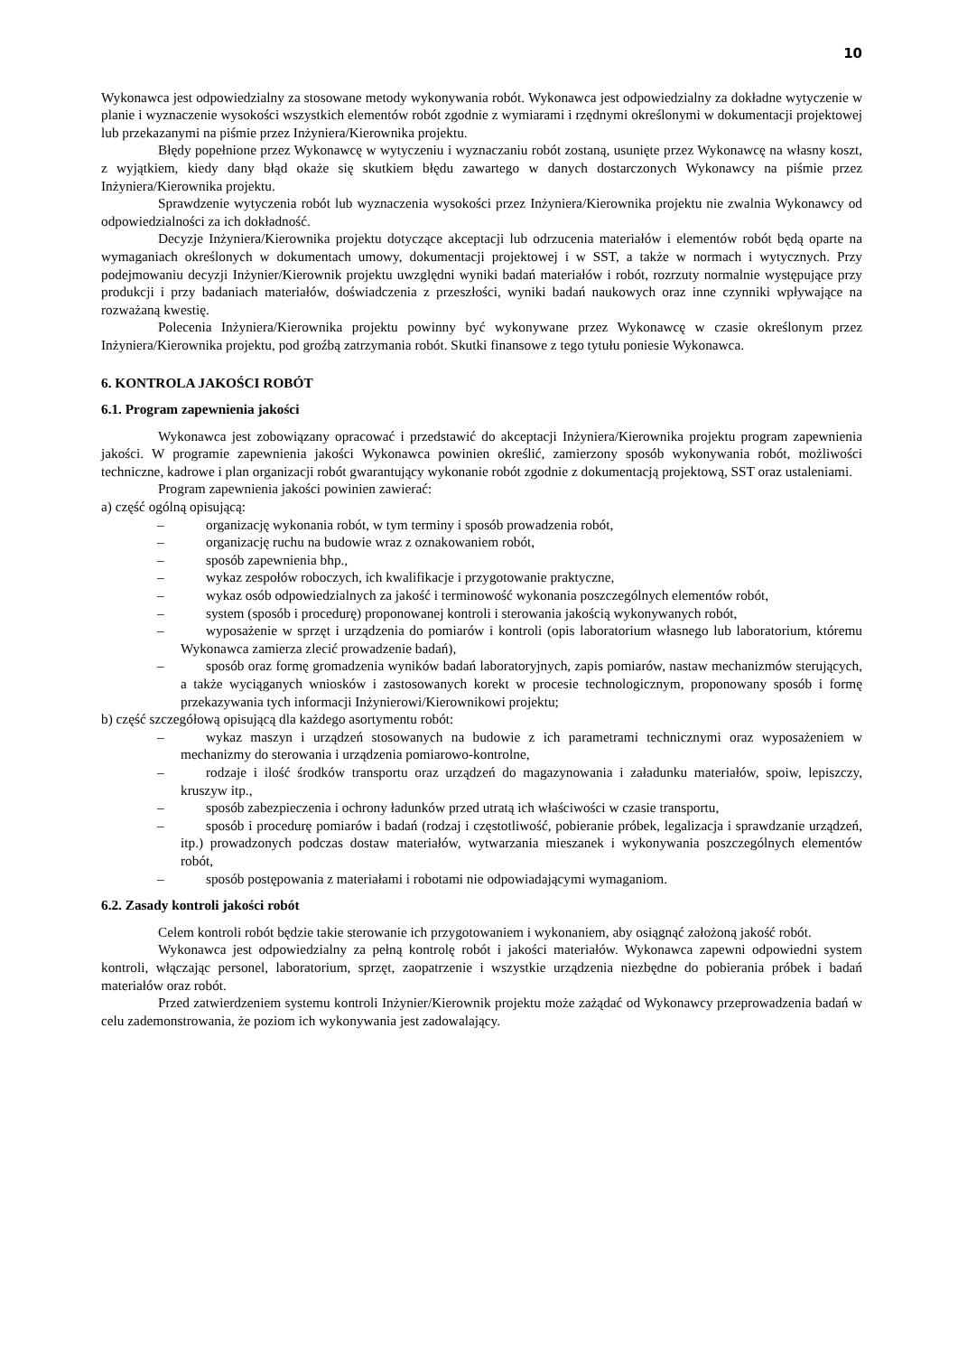10
Wykonawca jest odpowiedzialny za stosowane metody wykonywania robót. Wykonawca jest odpowiedzialny za dokładne wytyczenie w planie i wyznaczenie wysokości wszystkich elementów robót zgodnie z wymiarami i rzędnymi określonymi w dokumentacji projektowej lub przekazanymi na piśmie przez Inżyniera/Kierownika projektu.
Błędy popełnione przez Wykonawcę w wytyczeniu i wyznaczaniu robót zostaną, usunięte przez Wykonawcę na własny koszt, z wyjątkiem, kiedy dany błąd okaże się skutkiem błędu zawartego w danych dostarczonych Wykonawcy na piśmie przez Inżyniera/Kierownika projektu.
Sprawdzenie wytyczenia robót lub wyznaczenia wysokości przez Inżyniera/Kierownika projektu nie zwalnia Wykonawcy od odpowiedzialności za ich dokładność.
Decyzje Inżyniera/Kierownika projektu dotyczące akceptacji lub odrzucenia materiałów i elementów robót będą oparte na wymaganiach określonych w dokumentach umowy, dokumentacji projektowej i w SST, a także w normach i wytycznych. Przy podejmowaniu decyzji Inżynier/Kierownik projektu uwzględni wyniki badań materiałów i robót, rozrzuty normalnie występujące przy produkcji i przy badaniach materiałów, doświadczenia z przeszłości, wyniki badań naukowych oraz inne czynniki wpływające na rozważaną kwestię.
Polecenia Inżyniera/Kierownika projektu powinny być wykonywane przez Wykonawcę w czasie określonym przez Inżyniera/Kierownika projektu, pod groźbą zatrzymania robót. Skutki finansowe z tego tytułu poniesie Wykonawca.
6. KONTROLA JAKOŚCI ROBÓT
6.1. Program zapewnienia jakości
Wykonawca jest zobowiązany opracować i przedstawić do akceptacji Inżyniera/Kierownika projektu program zapewnienia jakości. W programie zapewnienia jakości Wykonawca powinien określić, zamierzony sposób wykonywania robót, możliwości techniczne, kadrowe i plan organizacji robót gwarantujący wykonanie robót zgodnie z dokumentacją projektową, SST oraz ustaleniami.
Program zapewnienia jakości powinien zawierać:
a) część ogólną opisującą:
– organizację wykonania robót, w tym terminy i sposób prowadzenia robót,
– organizację ruchu na budowie wraz z oznakowaniem robót,
– sposób zapewnienia bhp.,
– wykaz zespołów roboczych, ich kwalifikacje i przygotowanie praktyczne,
– wykaz osób odpowiedzialnych za jakość i terminowość wykonania poszczególnych elementów robót,
– system (sposób i procedurę) proponowanej kontroli i sterowania jakością wykonywanych robót,
– wyposażenie w sprzęt i urządzenia do pomiarów i kontroli (opis laboratorium własnego lub laboratorium, któremu Wykonawca zamierza zlecić prowadzenie badań),
– sposób oraz formę gromadzenia wyników badań laboratoryjnych, zapis pomiarów, nastaw mechanizmów sterujących, a także wyciąganych wniosków i zastosowanych korekt w procesie technologicznym, proponowany sposób i formę przekazywania tych informacji Inżynierowi/Kierownikowi projektu;
b) część szczegółową opisującą dla każdego asortymentu robót:
– wykaz maszyn i urządzeń stosowanych na budowie z ich parametrami technicznymi oraz wyposażeniem w mechanizmy do sterowania i urządzenia pomiarowo-kontrolne,
– rodzaje i ilość środków transportu oraz urządzeń do magazynowania i załadunku materiałów, spoiw, lepiszczy, kruszyw itp.,
– sposób zabezpieczenia i ochrony ładunków przed utratą ich właściwości w czasie transportu,
– sposób i procedurę pomiarów i badań (rodzaj i częstotliwość, pobieranie próbek, legalizacja i sprawdzanie urządzeń, itp.) prowadzonych podczas dostaw materiałów, wytwarzania mieszanek i wykonywania poszczególnych elementów robót,
– sposób postępowania z materiałami i robotami nie odpowiadającymi wymaganiom.
6.2. Zasady kontroli jakości robót
Celem kontroli robót będzie takie sterowanie ich przygotowaniem i wykonaniem, aby osiągnąć założoną jakość robót.
Wykonawca jest odpowiedzialny za pełną kontrolę robót i jakości materiałów. Wykonawca zapewni odpowiedni system kontroli, włączając personel, laboratorium, sprzęt, zaopatrzenie i wszystkie urządzenia niezbędne do pobierania próbek i badań materiałów oraz robót.
Przed zatwierdzeniem systemu kontroli Inżynier/Kierownik projektu może zażądać od Wykonawcy przeprowadzenia badań w celu zademonstrowania, że poziom ich wykonywania jest zadowalający.